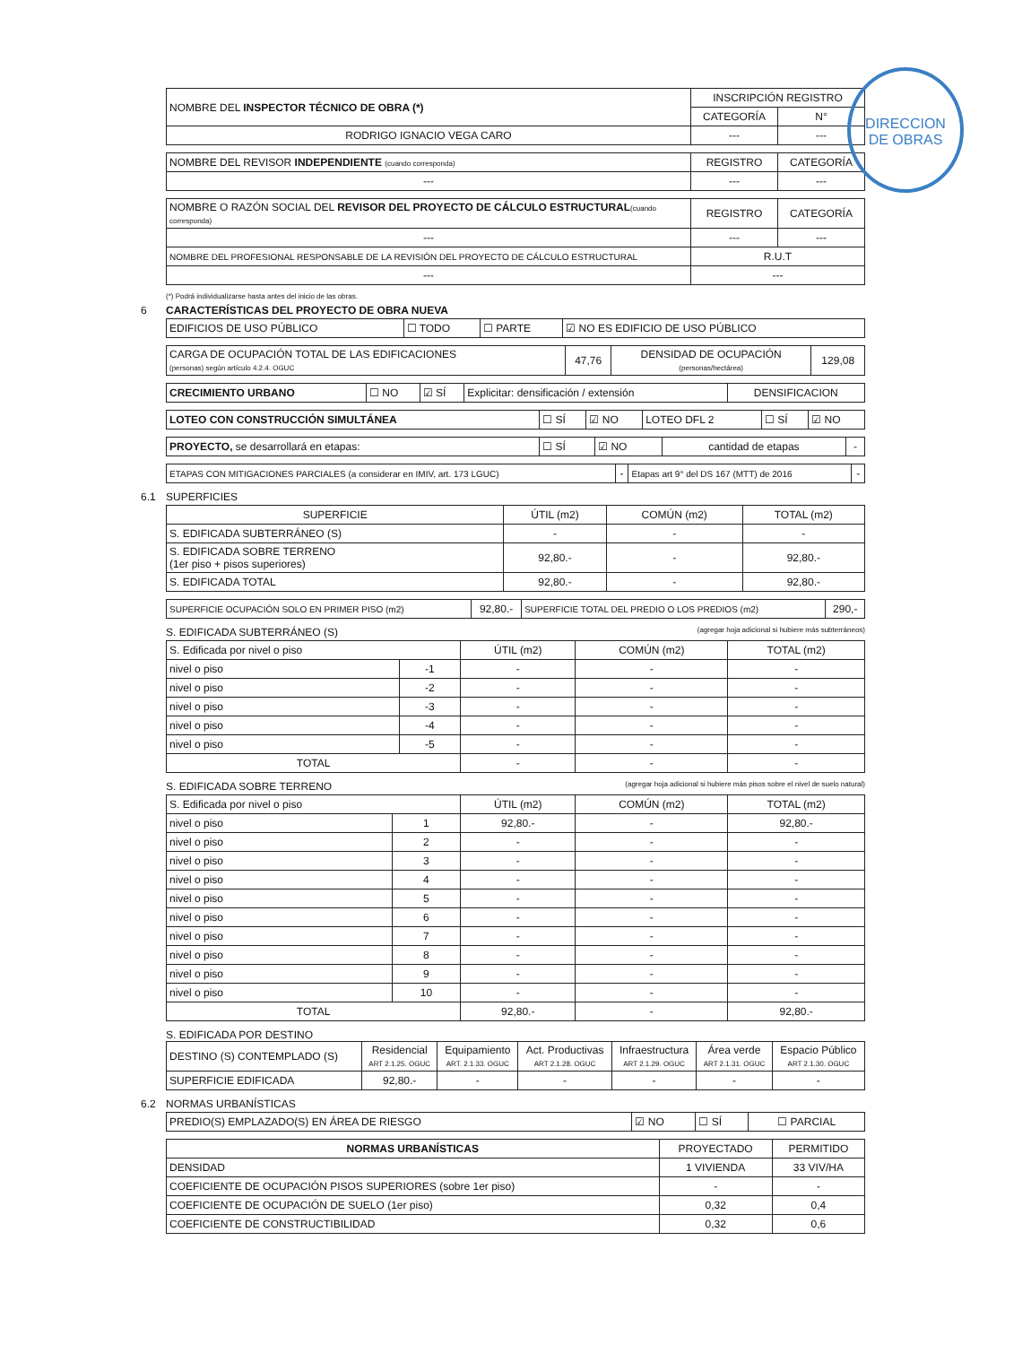| NOMBRE DEL INSPECTOR TÉCNICO DE OBRA (*) | INSCRIPCIÓN REGISTRO | |
| | CATEGORÍA | N° |
| RODRIGO IGNACIO VEGA CARO | --- | --- |
| NOMBRE DEL REVISOR INDEPENDIENTE (cuando corresponda) | REGISTRO | CATEGORÍA |
| --- | --- | --- |
| NOMBRE O RAZÓN SOCIAL DEL REVISOR DEL PROYECTO DE CÁLCULO ESTRUCTURAL (cuando corresponda) | REGISTRO | CATEGORÍA |
| --- | --- | --- |
| NOMBRE DEL PROFESIONAL RESPONSABLE DE LA REVISIÓN DEL PROYECTO DE CÁLCULO ESTRUCTURAL | R.U.T | |
| --- | --- | |
(*) Podrá individualizarse hasta antes del inicio de las obras.
6 CARACTERÍSTICAS DEL PROYECTO DE OBRA NUEVA
| EDIFICIOS DE USO PÚBLICO | ☐ TODO | ☐ PARTE | ☑ NO ES EDIFICIO DE USO PÚBLICO |
| CARGA DE OCUPACIÓN TOTAL DE LAS EDIFICACIONES (personas) según artículo 4.2.4. OGUC | 47,76 | DENSIDAD DE OCUPACIÓN (personas/hectárea) | 129,08 |
| CRECIMIENTO URBANO | ☐ NO | ☑ SÍ | Explicitar: densificación / extensión | DENSIFICACION |
| LOTEO CON CONSTRUCCIÓN SIMULTÁNEA | ☐ SÍ | ☑ NO | LOTEO DFL 2 | ☐ SÍ | ☑ NO |
| PROYECTO, se desarrollará en etapas: | ☐ SÍ | ☑ NO | cantidad de etapas | - |
| ETAPAS CON MITIGACIONES PARCIALES (a considerar en IMIV, art. 173 LGUC) | - | Etapas art 9° del DS 167 (MTT) de 2016 | - |
6.1 SUPERFICIES
| SUPERFICIE | ÚTIL (m2) | COMÚN (m2) | TOTAL (m2) |
| S. EDIFICADA SUBTERRÁNEO (S) | - | - | - |
| S. EDIFICADA SOBRE TERRENO (1er piso + pisos superiores) | 92,80.- | - | 92,80.- |
| S. EDIFICADA TOTAL | 92,80.- | - | 92,80.- |
| SUPERFICIE OCUPACIÓN SOLO EN PRIMER PISO (m2) | 92,80.- | SUPERFICIE TOTAL DEL PREDIO O LOS PREDIOS (m2) | 290,- |
S. EDIFICADA SUBTERRÁNEO (S) (agregar hoja adicional si hubiere más subterráneos)
| S. Edificada por nivel o piso | | ÚTIL (m2) | COMÚN (m2) | TOTAL (m2) |
| nivel o piso | -1 | - | - | - |
| nivel o piso | -2 | - | - | - |
| nivel o piso | -3 | - | - | - |
| nivel o piso | -4 | - | - | - |
| nivel o piso | -5 | - | - | - |
| TOTAL | | - | - | - |
S. EDIFICADA SOBRE TERRENO (agregar hoja adicional si hubiere más pisos sobre el nivel de suelo natural)
| S. Edificada por nivel o piso | | ÚTIL (m2) | COMÚN (m2) | TOTAL (m2) |
| nivel o piso | 1 | 92,80.- | - | 92,80.- |
| nivel o piso | 2 | - | - | - |
| nivel o piso | 3 | - | - | - |
| nivel o piso | 4 | - | - | - |
| nivel o piso | 5 | - | - | - |
| nivel o piso | 6 | - | - | - |
| nivel o piso | 7 | - | - | - |
| nivel o piso | 8 | - | - | - |
| nivel o piso | 9 | - | - | - |
| nivel o piso | 10 | - | - | - |
| TOTAL | | 92,80.- | - | 92,80.- |
S. EDIFICADA POR DESTINO
| DESTINO (S) CONTEMPLADO (S) | Residencial ART 2.1.25. OGUC | Equipamiento ART. 2.1.33. OGUC | Act. Productivas ART 2.1.28. OGUC | Infraestructura ART 2.1.29. OGUC | Área verde ART 2.1.31. OGUC | Espacio Público ART 2.1.30. OGUC |
| SUPERFICIE EDIFICADA | 92,80.- | - | - | - | - | - |
6.2 NORMAS URBANÍSTICAS
| PREDIO(S) EMPLAZADO(S) EN ÁREA DE RIESGO | ☑ NO | ☐ SÍ | ☐ PARCIAL |
| NORMAS URBANÍSTICAS | PROYECTADO | PERMITIDO |
| --- | --- | --- |
| DENSIDAD | 1 VIVIENDA | 33 VIV/HA |
| COEFICIENTE DE OCUPACIÓN PISOS SUPERIORES (sobre 1er piso) | - | - |
| COEFICIENTE DE OCUPACIÓN DE SUELO (1er piso) | 0,32 | 0,4 |
| COEFICIENTE DE CONSTRUCTIBILIDAD | 0,32 | 0,6 |
DIRECCION
DE OBRAS